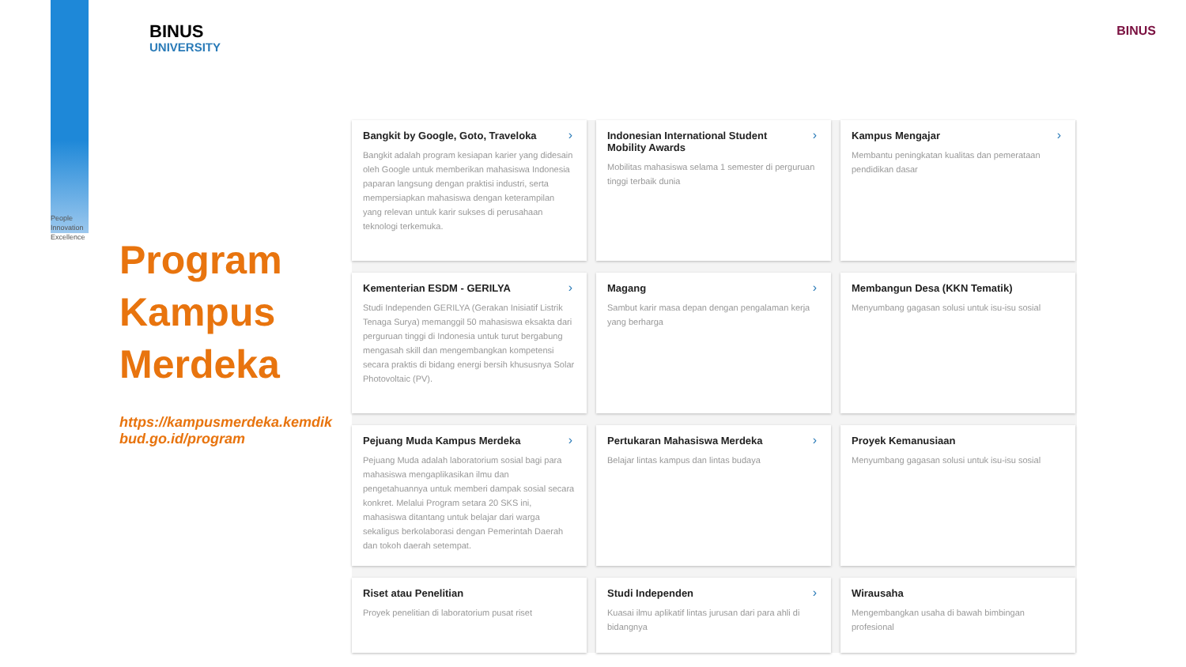BINUS
UNIVERSITY
People
Innovation
Excellence
Program Kampus Merdeka
https://kampusmerdeka.kemdikbud.go.id/program
BINUS
› Bangkit by Google, Goto, Traveloka
Bangkit adalah program kesiapan karier yang didesain oleh Google untuk memberikan mahasiswa Indonesia paparan langsung dengan praktisi industri, serta mempersiapkan mahasiswa dengan keterampilan yang relevan untuk karir sukses di perusahaan teknologi terkemuka.
› Indonesian International Student Mobility Awards
Mobilitas mahasiswa selama 1 semester di perguruan tinggi terbaik dunia
› Kampus Mengajar
Membantu peningkatan kualitas dan pemerataan pendidikan dasar
› Kementerian ESDM - GERILYA
Studi Independen GERILYA (Gerakan Inisiatif Listrik Tenaga Surya) memanggil 50 mahasiswa eksakta dari perguruan tinggi di Indonesia untuk turut bergabung mengasah skill dan mengembangkan kompetensi secara praktis di bidang energi bersih khususnya Solar Photovoltaic (PV).
› Magang
Sambut karir masa depan dengan pengalaman kerja yang berharga
Membangun Desa (KKN Tematik)
Menyumbang gagasan solusi untuk isu-isu sosial
› Pejuang Muda Kampus Merdeka
Pejuang Muda adalah laboratorium sosial bagi para mahasiswa mengaplikasikan ilmu dan pengetahuannya untuk memberi dampak sosial secara konkret. Melalui Program setara 20 SKS ini, mahasiswa ditantang untuk belajar dari warga sekaligus berkolaborasi dengan Pemerintah Daerah dan tokoh daerah setempat.
› Pertukaran Mahasiswa Merdeka
Belajar lintas kampus dan lintas budaya
Proyek Kemanusiaan
Menyumbang gagasan solusi untuk isu-isu sosial
Riset atau Penelitian
Proyek penelitian di laboratorium pusat riset
› Studi Independen
Kuasai ilmu aplikatif lintas jurusan dari para ahli di bidangnya
Wirausaha
Mengembangkan usaha di bawah bimbingan profesional